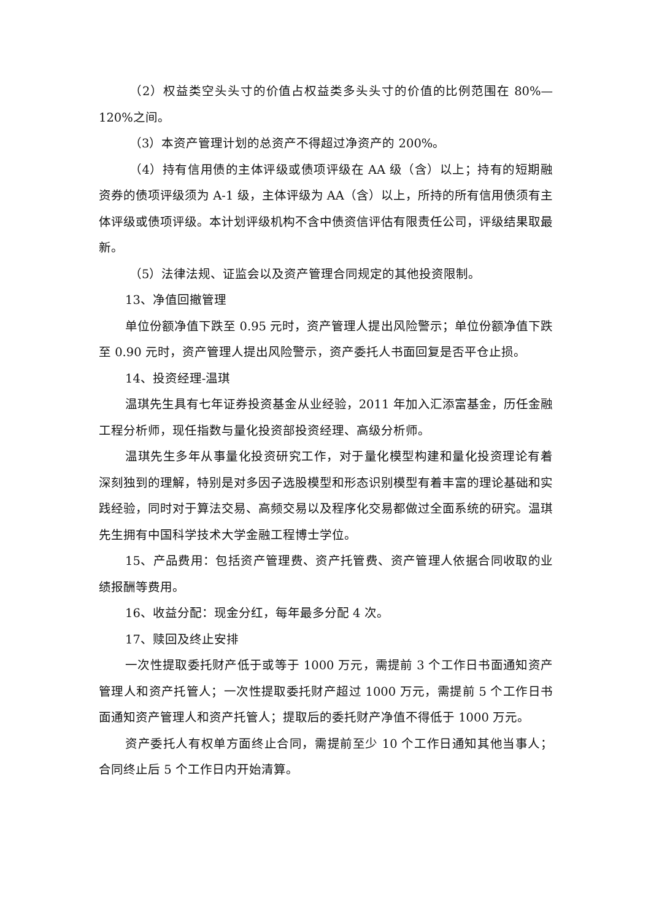（2）权益类空头头寸的价值占权益类多头头寸的价值的比例范围在 80%—120%之间。
（3）本资产管理计划的总资产不得超过净资产的 200%。
（4）持有信用债的主体评级或债项评级在 AA 级（含）以上；持有的短期融资券的债项评级须为 A-1 级，主体评级为 AA（含）以上，所持的所有信用债须有主体评级或债项评级。本计划评级机构不含中债资信评估有限责任公司，评级结果取最新。
（5）法律法规、证监会以及资产管理合同规定的其他投资限制。
13、净值回撤管理
单位份额净值下跌至 0.95 元时，资产管理人提出风险警示；单位份额净值下跌至 0.90 元时，资产管理人提出风险警示，资产委托人书面回复是否平仓止损。
14、投资经理-温琪
温琪先生具有七年证券投资基金从业经验，2011 年加入汇添富基金，历任金融工程分析师，现任指数与量化投资部投资经理、高级分析师。
温琪先生多年从事量化投资研究工作，对于量化模型构建和量化投资理论有着深刻独到的理解，特别是对多因子选股模型和形态识别模型有着丰富的理论基础和实践经验，同时对于算法交易、高频交易以及程序化交易都做过全面系统的研究。温琪先生拥有中国科学技术大学金融工程博士学位。
15、产品费用：包括资产管理费、资产托管费、资产管理人依据合同收取的业绩报酬等费用。
16、收益分配：现金分红，每年最多分配 4 次。
17、赎回及终止安排
一次性提取委托财产低于或等于 1000 万元，需提前 3 个工作日书面通知资产管理人和资产托管人；一次性提取委托财产超过 1000 万元，需提前 5 个工作日书面通知资产管理人和资产托管人；提取后的委托财产净值不得低于 1000 万元。
资产委托人有权单方面终止合同，需提前至少 10 个工作日通知其他当事人；合同终止后 5 个工作日内开始清算。